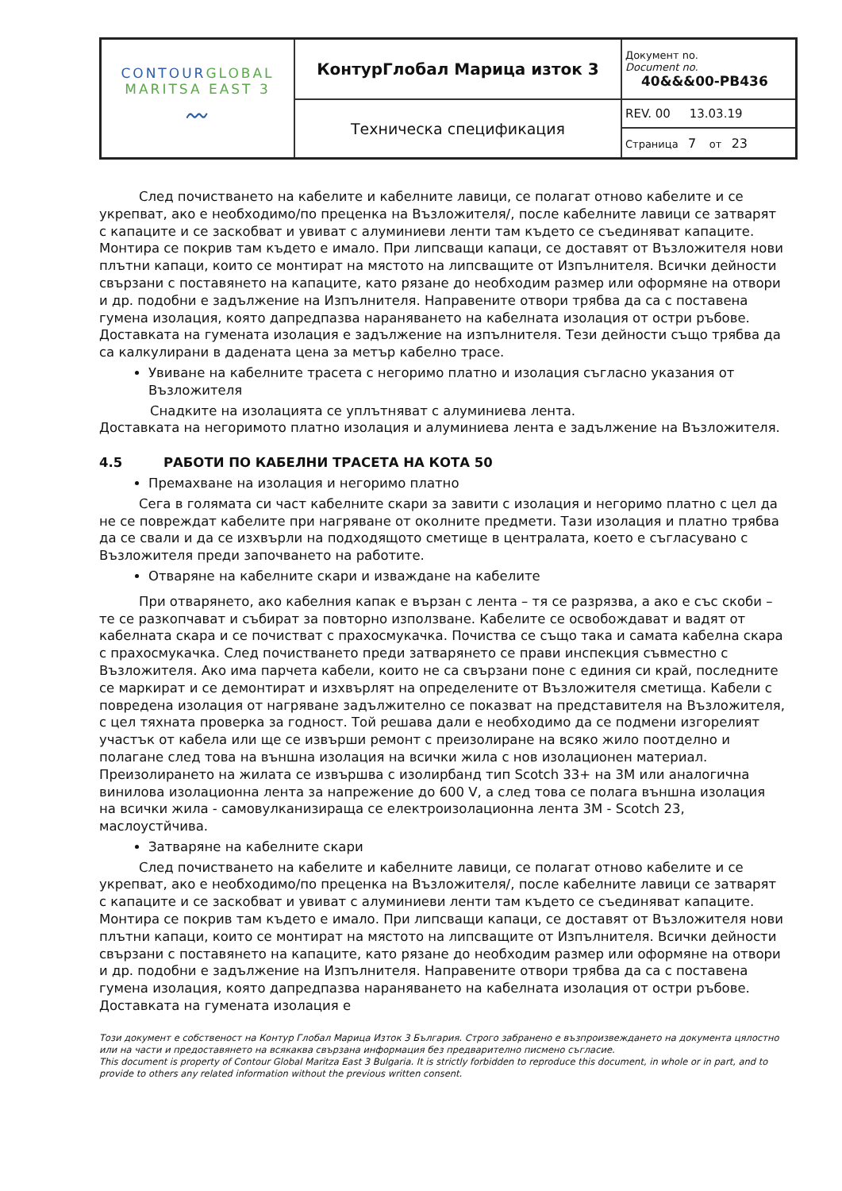| CONTOUR GLOBAL MARITSA EAST 3 〰 | КонтурГлобал Марица изток 3 | Документ no. Document no. 40&&&00-PB436 |
| | Техническа спецификация | REV. 00 13.03.19 |
| | | Страница 7 от 23 |
След почистването на кабелите и кабелните лавици, се полагат отново кабелите и се укрепват, ако е необходимо/по преценка на Възложителя/, после кабелните лавици се затварят с капаците и се заскобват и увиват с алуминиеви ленти там където се съединяват капаците. Монтира се покрив там където е имало. При липсващи капаци, се доставят от Възложителя нови плътни капаци, които се монтират на мястото на липсващите от Изпълнителя. Всички дейности свързани с поставянето на капаците, като рязане до необходим размер или оформяне на отвори и др. подобни е задължение на Изпълнителя. Направените отвори трябва да са с поставена гумена изолация, която дапредпазва нараняването на кабелната изолация от остри ръбове. Доставката на гумената изолация е задължение на изпълнителя. Тези дейности също трябва да са калкулирани в дадената цена за метър кабелно трасе.
Увиване на кабелните трасета с негоримо платно и изолация съгласно указания от Възложителя
Снадките на изолацията се уплътняват с алуминиева лента.
Доставката на негоримото платно изолация и алуминиева лента е задължение на Възложителя.
4.5 РАБОТИ ПО КАБЕЛНИ ТРАСЕТА НА КОТА 50
Премахване на изолация и негоримо платно
Сега в голямата си част кабелните скари за завити с изолация и негоримо платно с цел да не се повреждат кабелите при нагряване от околните предмети. Тази изолация и платно трябва да се свали и да се изхвърли на подходящото сметище в централата, което е съгласувано с Възложителя преди започването на работите.
Отваряне на кабелните скари и изваждане на кабелите
При отварянето, ако кабелния капак е вързан с лента – тя се разрязва, а ако е със скоби – те се разкопчават и събират за повторно използване. Кабелите се освобождават и вадят от кабелната скара и се почистват с прахосмукачка. Почиства се също така и самата кабелна скара с прахосмукачка. След почистването преди затварянето се прави инспекция съвместно с Възложителя. Ако има парчета кабели, които не са свързани поне с единия си край, последните се маркират и се демонтират и изхвърлят на определените от Възложителя сметища. Кабели с повредена изолация от нагряване задължително се показват на представителя на Възложителя, с цел тяхната проверка за годност. Той решава дали е необходимо да се подмени изгорелият участък от кабела или ще се извърши ремонт с преизолиране на всяко жило поотделно и полагане след това на външна изолация на всички жила с нов изолационен материал. Преизолирането на жилата се извършва с изолирбанд тип Scotch 33+ на 3M или аналогична винилова изолационна лента за напрежение до 600 V, а след това се полага външна изолация на всички жила - самовулканизираща се електроизолационна лента 3M - Scotch 23, маслоустйчива.
Затваряне на кабелните скари
След почистването на кабелите и кабелните лавици, се полагат отново кабелите и се укрепват, ако е необходимо/по преценка на Възложителя/, после кабелните лавици се затварят с капаците и се заскобват и увиват с алуминиеви ленти там където се съединяват капаците. Монтира се покрив там където е имало. При липсващи капаци, се доставят от Възложителя нови плътни капаци, които се монтират на мястото на липсващите от Изпълнителя. Всички дейности свързани с поставянето на капаците, като рязане до необходим размер или оформяне на отвори и др. подобни е задължение на Изпълнителя. Направените отвори трябва да са с поставена гумена изолация, която дапредпазва нараняването на кабелната изолация от остри ръбове. Доставката на гумената изолация е
Този документ е собственост на Контур Глобал Марица Изток 3 България. Строго забранено е възпроизвеждането на документа цялостно или на части и предоставянето на всякаква свързана информация без предварително писмено съгласие.
This document is property of Contour Global Maritza East 3 Bulgaria. It is strictly forbidden to reproduce this document, in whole or in part, and to provide to others any related information without the previous written consent.